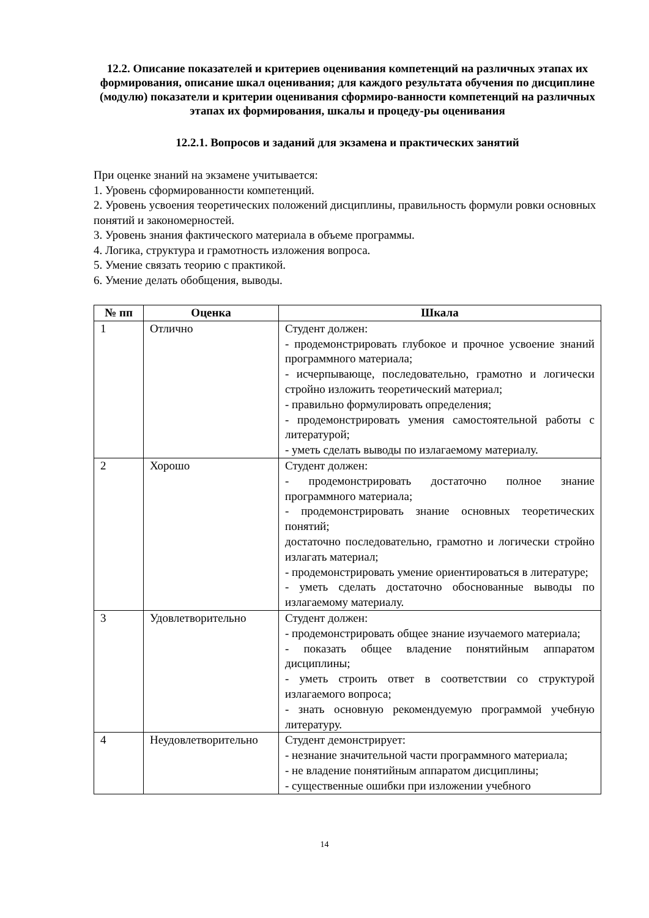12.2. Описание показателей и критериев оценивания компетенций на различных этапах их формирования, описание шкал оценивания; для каждого результата обучения по дисциплине (модулю) показатели и критерии оценивания сформиро-ванности компетенций на различных этапах их формирования, шкалы и процеду-ры оценивания
12.2.1. Вопросов и заданий для экзамена и практических занятий
При оценке знаний на экзамене учитывается:
1. Уровень сформированности компетенций.
2. Уровень усвоения теоретических положений дисциплины, правильность формули ровки основных понятий и закономерностей.
3. Уровень знания фактического материала в объеме программы.
4. Логика, структура и грамотность изложения вопроса.
5. Умение связать теорию с практикой.
6. Умение делать обобщения, выводы.
| № пп | Оценка | Шкала |
| --- | --- | --- |
| 1 | Отлично | Студент должен: - продемонстрировать глубокое и прочное усвоение знаний программного материала; - исчерпывающе, последовательно, грамотно и логически стройно изложить теоретический материал; - правильно формулировать определения; - продемонстрировать умения самостоятельной работы с литературой; - уметь сделать выводы по излагаемому материалу. |
| 2 | Хорошо | Студент должен: - продемонстрировать достаточно полное знание программного материала; - продемонстрировать знание основных теоретических понятий; достаточно последовательно, грамотно и логически стройно излагать материал; - продемонстрировать умение ориентироваться в литературе; - уметь сделать достаточно обоснованные выводы по излагаемому материалу. |
| 3 | Удовлетворительно | Студент должен: - продемонстрировать общее знание изучаемого материала; - показать общее владение понятийным аппаратом дисциплины; - уметь строить ответ в соответствии со структурой излагаемого вопроса; - знать основную рекомендуемую программой учебную литературу. |
| 4 | Неудовлетворительно | Студент демонстрирует: - незнание значительной части программного материала; - не владение понятийным аппаратом дисциплины; - существенные ошибки при изложении учебного |
14